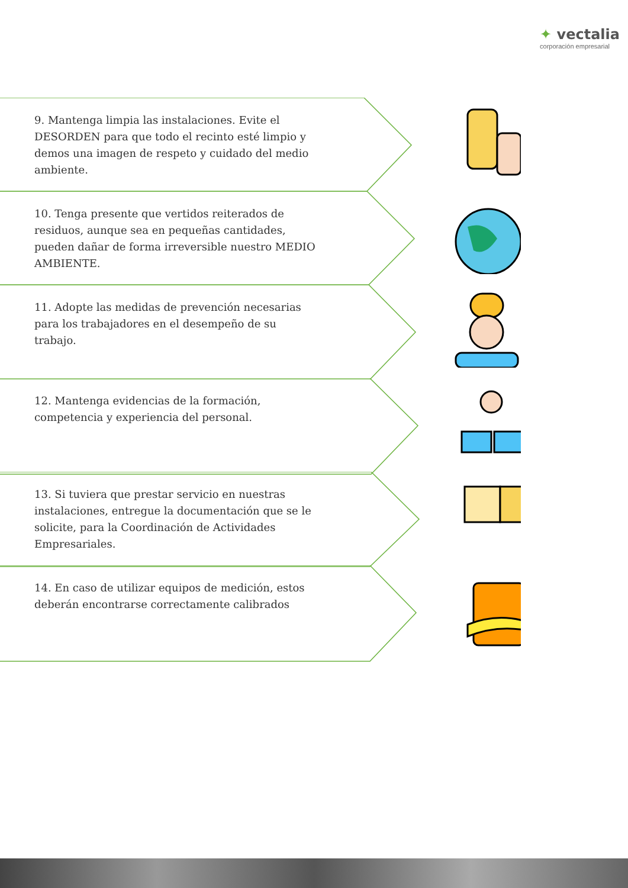✦ vectalia
corporación empresarial
9. Mantenga limpia las instalaciones. Evite el DESORDEN para que todo el recinto esté limpio y demos una imagen de respeto y cuidado del medio ambiente.
10. Tenga presente que vertidos reiterados de residuos, aunque sea en pequeñas cantidades, pueden dañar de forma irreversible nuestro MEDIO AMBIENTE.
11. Adopte las medidas de prevención necesarias para los trabajadores en el desempeño de su trabajo.
12. Mantenga evidencias de la formación, competencia y experiencia del personal.
13. Si tuviera que prestar servicio en nuestras instalaciones, entregue la documentación que se le solicite, para la Coordinación de Actividades Empresariales.
14. En caso de utilizar equipos de medición, estos deberán encontrarse correctamente calibrados